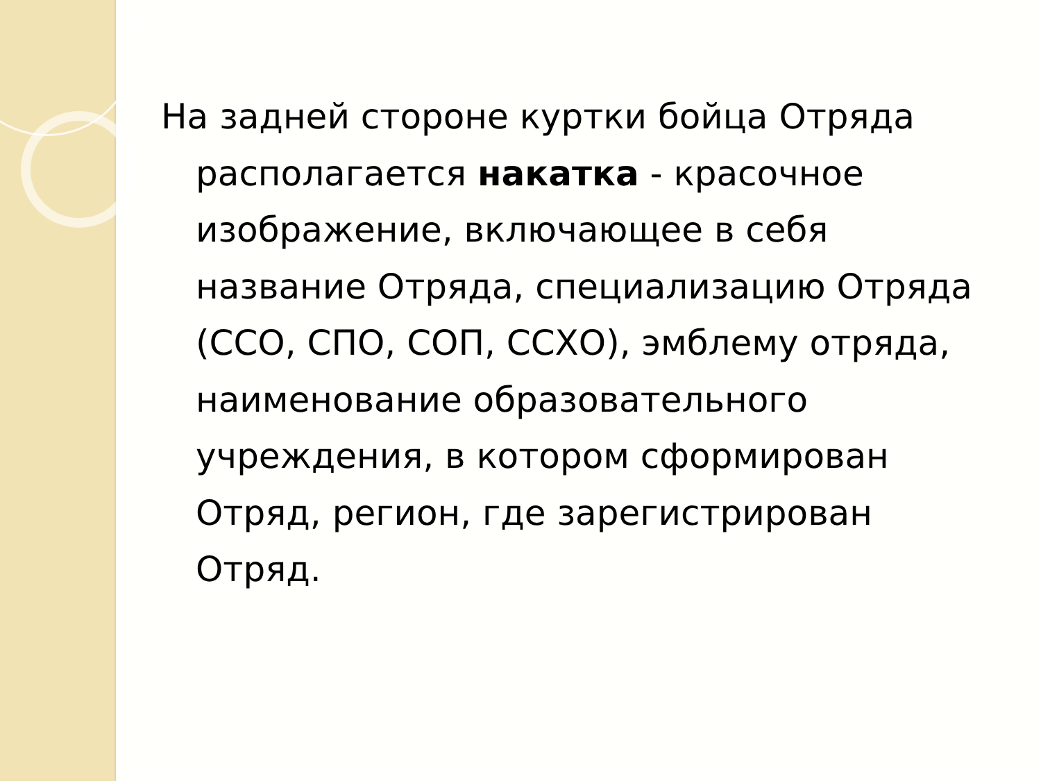На задней стороне куртки бойца Отряда располагается накатка - красочное изображение, включающее в себя название Отряда, специализацию Отряда (ССО, СПО, СОП, ССХО), эмблему отряда, наименование образовательного учреждения, в котором сформирован Отряд, регион, где зарегистрирован Отряд.